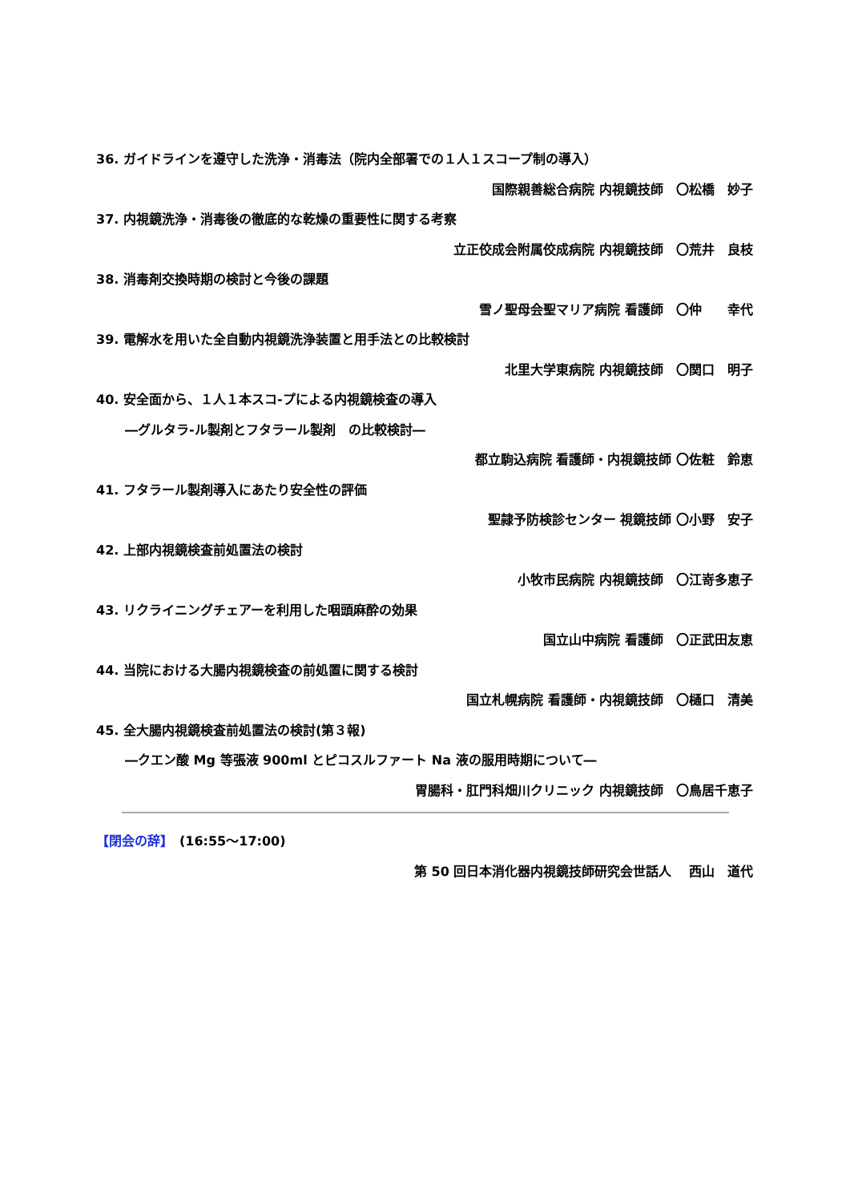36. ガイドラインを遵守した洗浄・消毒法（院内全部署での１人１スコープ制の導入）
国際親善総合病院 内視鏡技師　〇松橋　妙子
37. 内視鏡洗浄・消毒後の徹底的な乾燥の重要性に関する考察
立正佼成会附属佼成病院 内視鏡技師　〇荒井　良枝
38. 消毒剤交換時期の検討と今後の課題
雪ノ聖母会聖マリア病院 看護師　〇仲　　幸代
39. 電解水を用いた全自動内視鏡洗浄装置と用手法との比較検討
北里大学東病院 内視鏡技師　〇関口　明子
40. 安全面から、１人１本スコ-プによる内視鏡検査の導入
―グルタラ-ル製剤とフタラール製剤　の比較検討―
都立駒込病院 看護師・内視鏡技師 〇佐粧　鈴恵
41. フタラール製剤導入にあたり安全性の評価
聖隷予防検診センター 視鏡技師 〇小野　安子
42. 上部内視鏡検査前処置法の検討
小牧市民病院 内視鏡技師　〇江嵜多恵子
43. リクライニングチェアーを利用した咽頭麻酔の効果
国立山中病院 看護師　〇正武田友恵
44. 当院における大腸内視鏡検査の前処置に関する検討
国立札幌病院 看護師・内視鏡技師　〇樋口　清美
45. 全大腸内視鏡検査前処置法の検討(第３報)
―クエン酸 Mg 等張液 900ml とピコスルファート Na 液の服用時期について―
胃腸科・肛門科畑川クリニック 内視鏡技師　〇鳥居千恵子
【閉会の辞】　(16:55～17:00)
第 50 回日本消化器内視鏡技師研究会世話人　 西山　道代